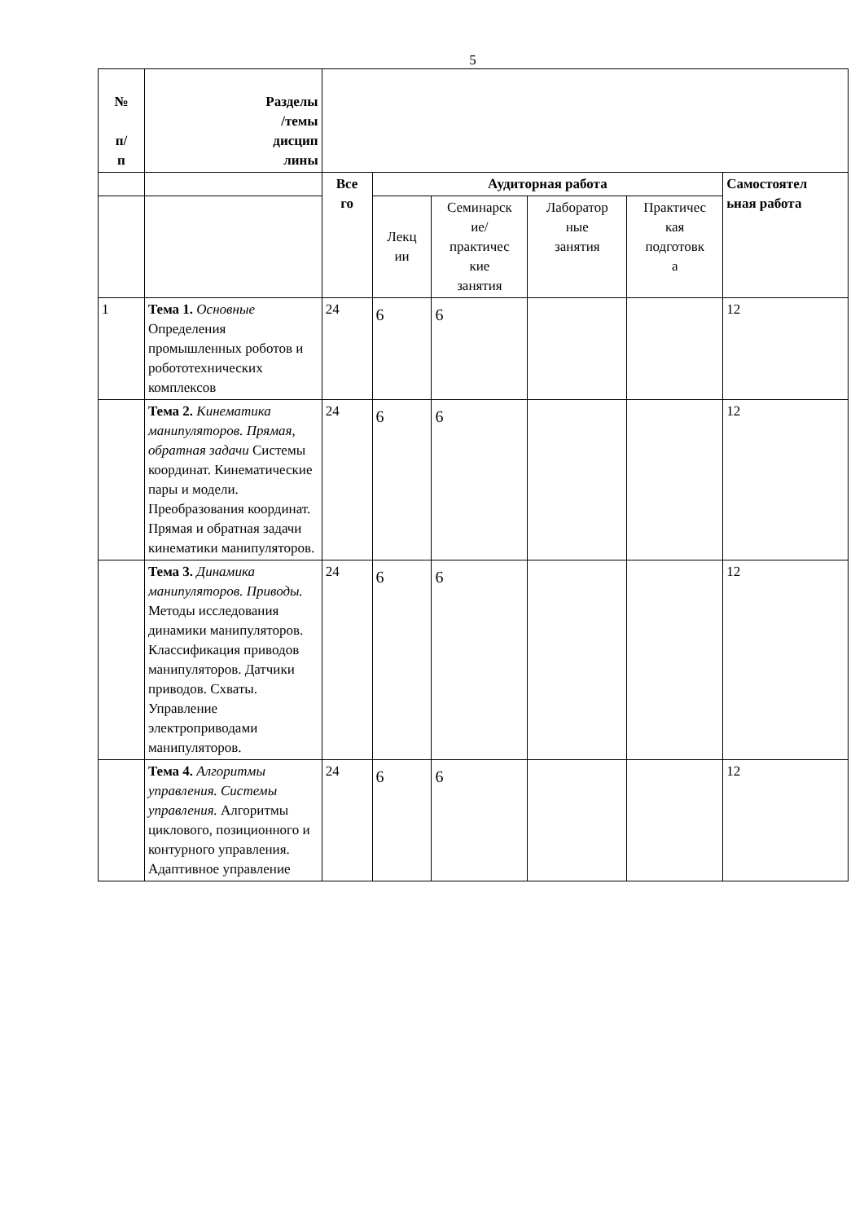5
| № п/ п | Разделы /темы дисцип лины | | | | | | |
| | | Все го | Аудиторная работа | | | | Самостоятел ьная работа |
| | | | Лекц ии | Семинарск ие/ практичес кие занятия | Лаборатор ные занятия | Практичес кая подготовк а | |
| 1 | Тема 1. Основные Определения промышленных роботов и робототехнических комплексов | 24 | 6 | 6 | | | 12 |
| | Тема 2. Кинематика манипуляторов. Прямая, обратная задачи Системы координат. Кинематические пары и модели. Преобразования координат. Прямая и обратная задачи кинематики манипуляторов. | 24 | 6 | 6 | | | 12 |
| | Тема 3. Динамика манипуляторов. Приводы. Методы исследования динамики манипуляторов. Классификация приводов манипуляторов. Датчики приводов. Схваты. Управление электроприводами манипуляторов. | 24 | 6 | 6 | | | 12 |
| | Тема 4. Алгоритмы управления. Системы управления. Алгоритмы циклового, позиционного и контурного управления. Адаптивное управление | 24 | 6 | 6 | | | 12 |